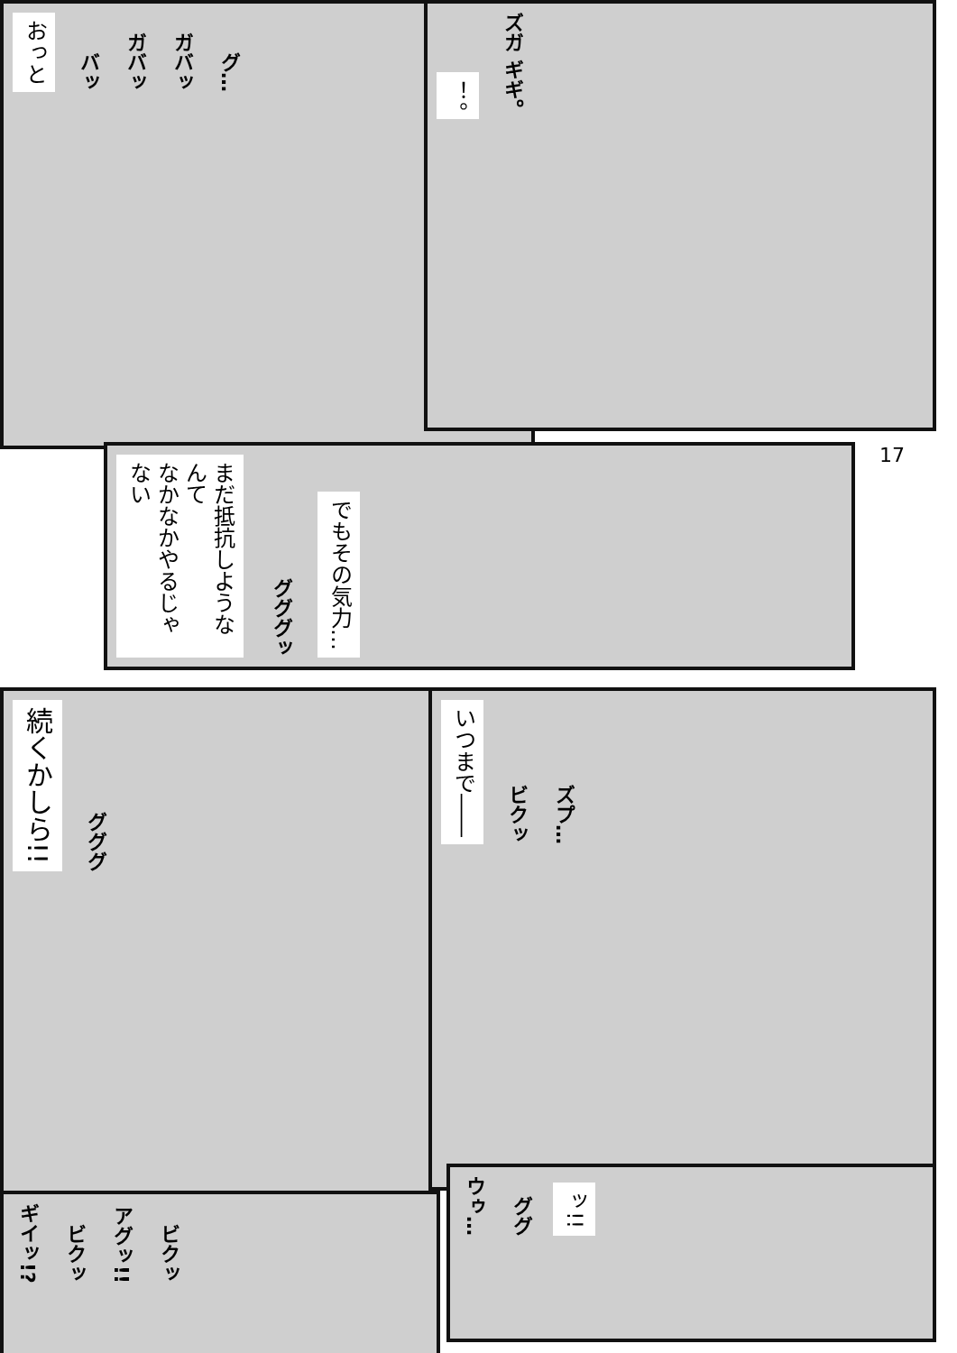おっと バッ ガバッ ガバッ グ… ！。 ズガ ギギ。
17
まだ抵抗しようなんて
なかなかやるじゃない グググッ でもその気力…
続くかしら!! グググ いつまで―― ビクッ ズプ…
ギイッ!? ビクッ アグッ!! ビクッ
ウゥ… ググ ッ!!